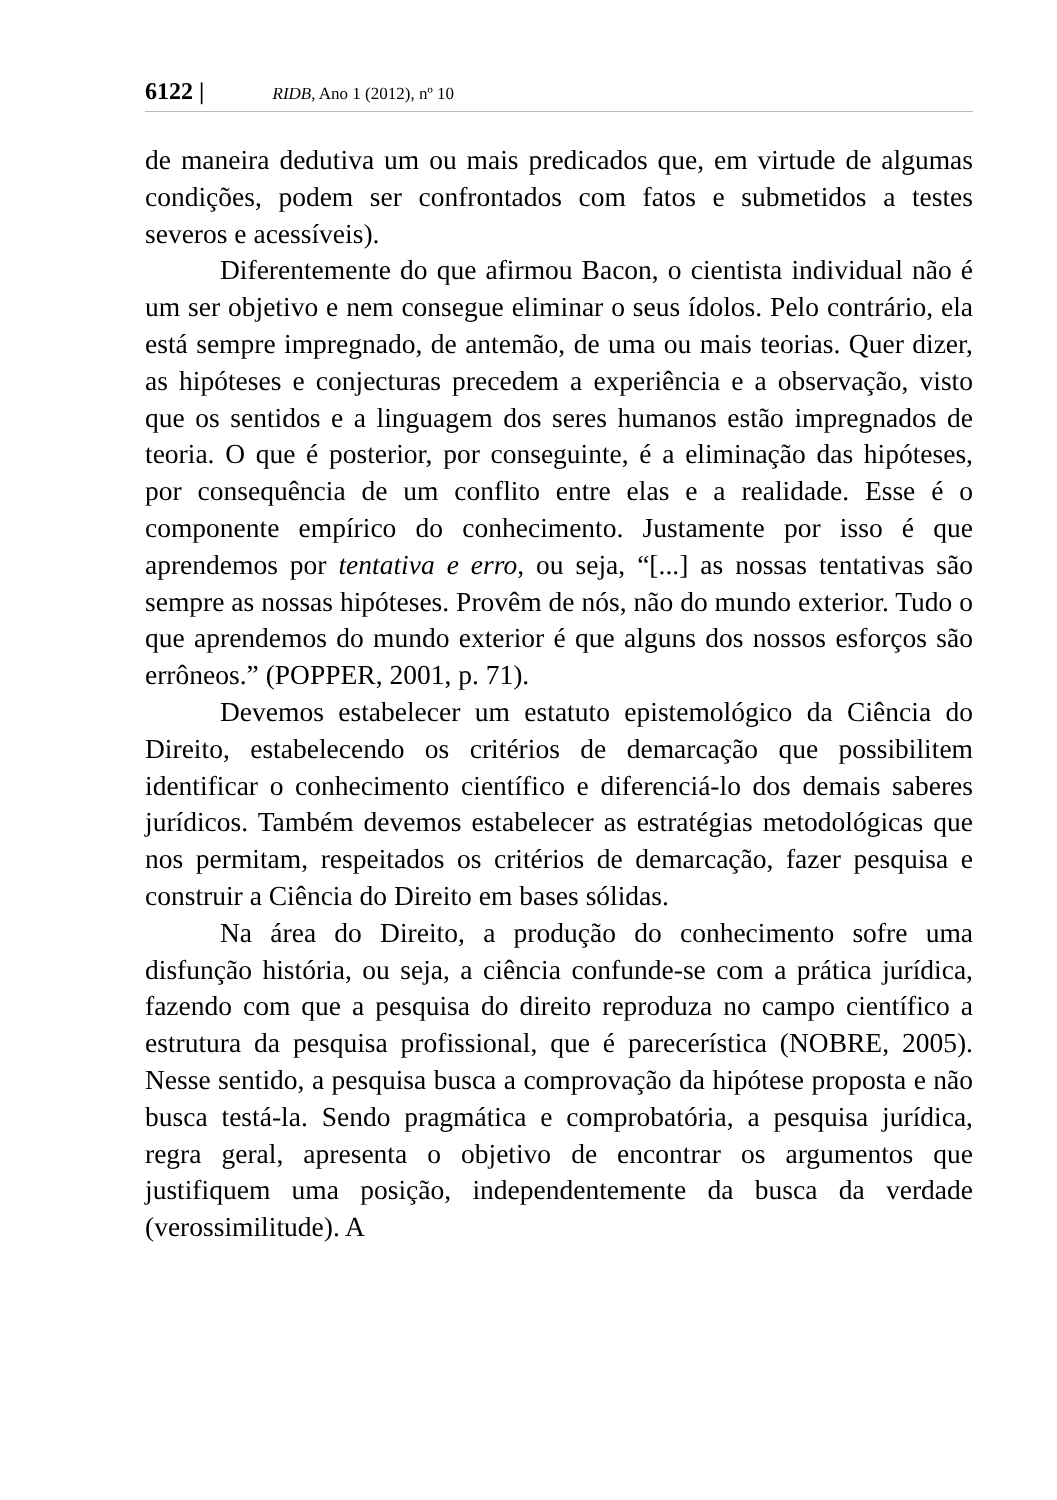6122 | RIDB, Ano 1 (2012), nº 10
de maneira dedutiva um ou mais predicados que, em virtude de algumas condições, podem ser confrontados com fatos e submetidos a testes severos e acessíveis).
Diferentemente do que afirmou Bacon, o cientista individual não é um ser objetivo e nem consegue eliminar o seus ídolos. Pelo contrário, ela está sempre impregnado, de antemão, de uma ou mais teorias. Quer dizer, as hipóteses e conjecturas precedem a experiência e a observação, visto que os sentidos e a linguagem dos seres humanos estão impregnados de teoria. O que é posterior, por conseguinte, é a eliminação das hipóteses, por consequência de um conflito entre elas e a realidade. Esse é o componente empírico do conhecimento. Justamente por isso é que aprendemos por tentativa e erro, ou seja, “[...] as nossas tentativas são sempre as nossas hipóteses. Provêm de nós, não do mundo exterior. Tudo o que aprendemos do mundo exterior é que alguns dos nossos esforços são errôneos.” (POPPER, 2001, p. 71).
Devemos estabelecer um estatuto epistemológico da Ciência do Direito, estabelecendo os critérios de demarcação que possibilitem identificar o conhecimento científico e diferenciá-lo dos demais saberes jurídicos. Também devemos estabelecer as estratégias metodológicas que nos permitam, respeitados os critérios de demarcação, fazer pesquisa e construir a Ciência do Direito em bases sólidas.
Na área do Direito, a produção do conhecimento sofre uma disfunção história, ou seja, a ciência confunde-se com a prática jurídica, fazendo com que a pesquisa do direito reproduza no campo científico a estrutura da pesquisa profissional, que é parecerística (NOBRE, 2005). Nesse sentido, a pesquisa busca a comprovação da hipótese proposta e não busca testá-la. Sendo pragmática e comprobatória, a pesquisa jurídica, regra geral, apresenta o objetivo de encontrar os argumentos que justifiquem uma posição, independentemente da busca da verdade (verossimilitude). A